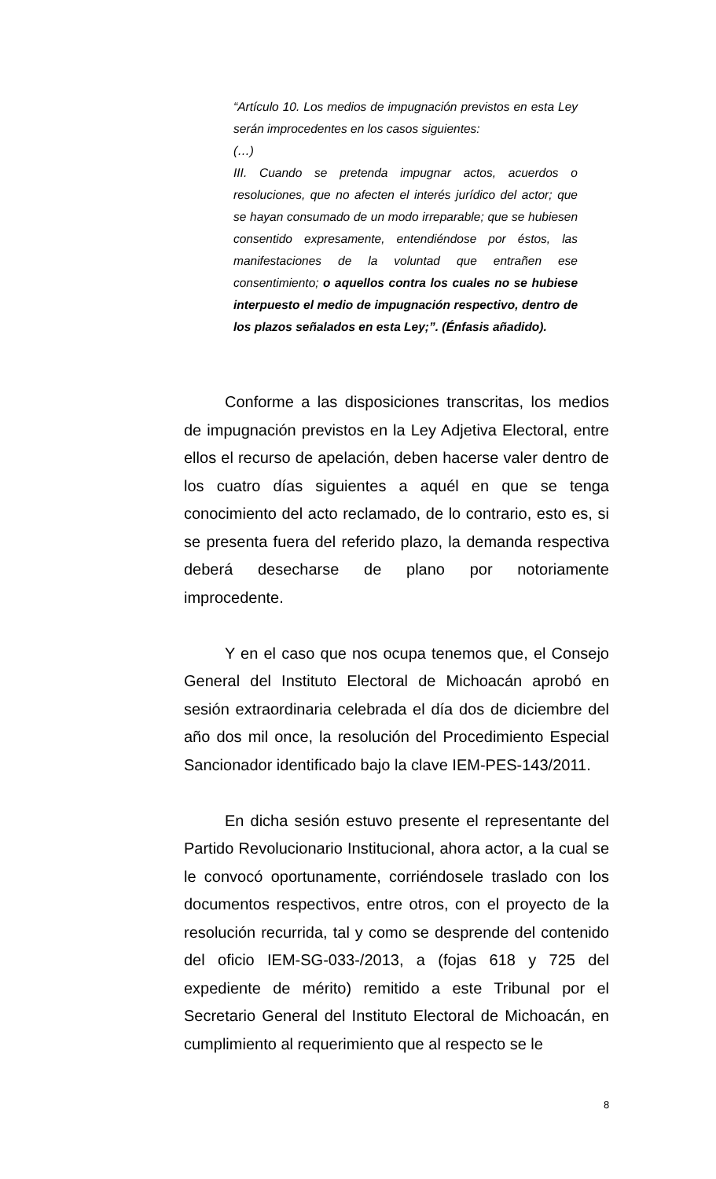“Artículo 10. Los medios de impugnación previstos en esta Ley serán improcedentes en los casos siguientes:
(…)
III. Cuando se pretenda impugnar actos, acuerdos o resoluciones, que no afecten el interés jurídico del actor; que se hayan consumado de un modo irreparable; que se hubiesen consentido expresamente, entendiéndose por éstos, las manifestaciones de la voluntad que entrañen ese consentimiento; o aquellos contra los cuales no se hubiese interpuesto el medio de impugnación respectivo, dentro de los plazos señalados en esta Ley;”. (Énfasis añadido).
Conforme a las disposiciones transcritas, los medios de impugnación previstos en la Ley Adjetiva Electoral, entre ellos el recurso de apelación, deben hacerse valer dentro de los cuatro días siguientes a aquél en que se tenga conocimiento del acto reclamado, de lo contrario, esto es, si se presenta fuera del referido plazo, la demanda respectiva deberá desecharse de plano por notoriamente improcedente.
Y en el caso que nos ocupa tenemos que, el Consejo General del Instituto Electoral de Michoacán aprobó en sesión extraordinaria celebrada el día dos de diciembre del año dos mil once, la resolución del Procedimiento Especial Sancionador identificado bajo la clave IEM-PES-143/2011.
En dicha sesión estuvo presente el representante del Partido Revolucionario Institucional, ahora actor, a la cual se le convocó oportunamente, corriéndosele traslado con los documentos respectivos, entre otros, con el proyecto de la resolución recurrida, tal y como se desprende del contenido del oficio IEM-SG-033-/2013, a (fojas 618 y 725 del expediente de mérito) remitido a este Tribunal por el Secretario General del Instituto Electoral de Michoacán, en cumplimiento al requerimiento que al respecto se le
8